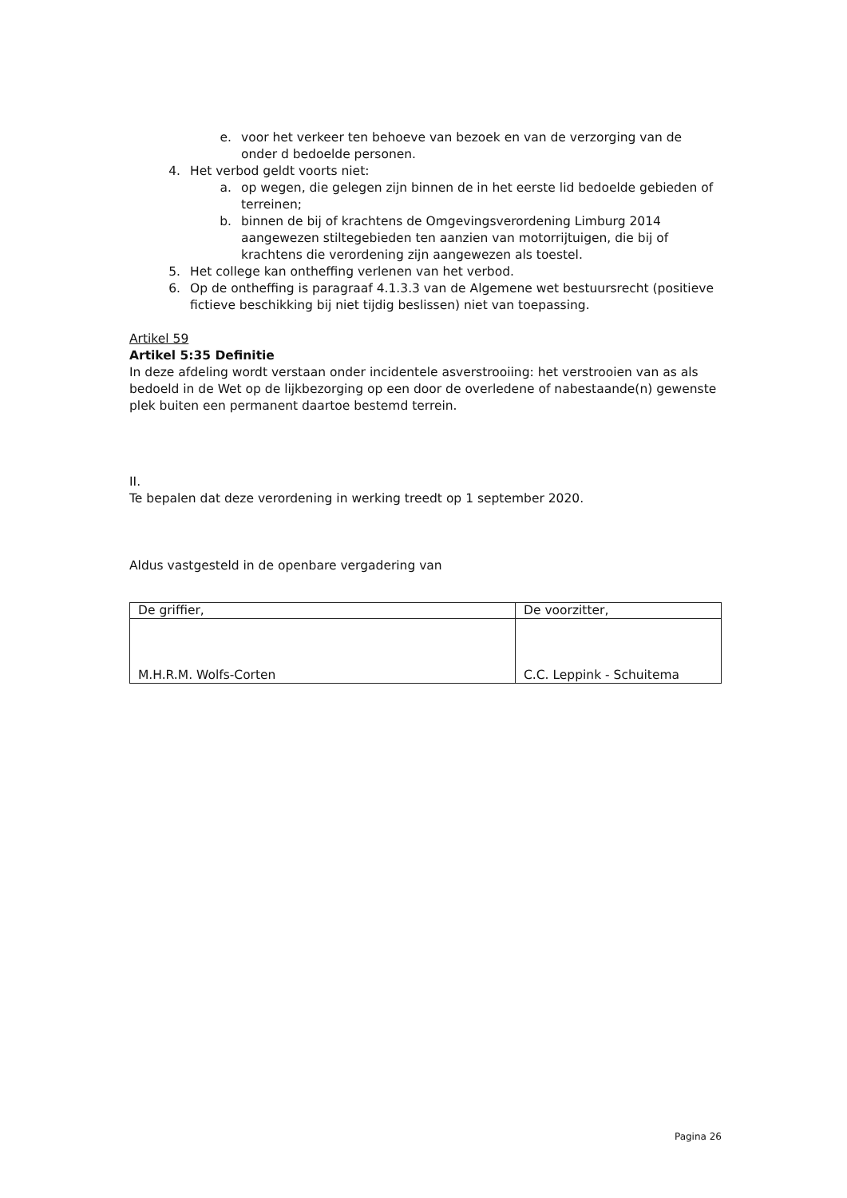e. voor het verkeer ten behoeve van bezoek en van de verzorging van de onder d bedoelde personen.
4. Het verbod geldt voorts niet:
a. op wegen, die gelegen zijn binnen de in het eerste lid bedoelde gebieden of terreinen;
b. binnen de bij of krachtens de Omgevingsverordening Limburg 2014 aangewezen stiltegebieden ten aanzien van motorrijtuigen, die bij of krachtens die verordening zijn aangewezen als toestel.
5. Het college kan ontheffing verlenen van het verbod.
6. Op de ontheffing is paragraaf 4.1.3.3 van de Algemene wet bestuursrecht (positieve fictieve beschikking bij niet tijdig beslissen) niet van toepassing.
Artikel 59
Artikel 5:35 Definitie
In deze afdeling wordt verstaan onder incidentele asverstrooiing: het verstrooien van as als bedoeld in de Wet op de lijkbezorging op een door de overledene of nabestaande(n) gewenste plek buiten een permanent daartoe bestemd terrein.
II.
Te bepalen dat deze verordening in werking treedt op 1 september 2020.
Aldus vastgesteld in de openbare vergadering van
| De griffier, | De voorzitter, |
| M.H.R.M. Wolfs-Corten | C.C. Leppink - Schuitema |
Pagina 26